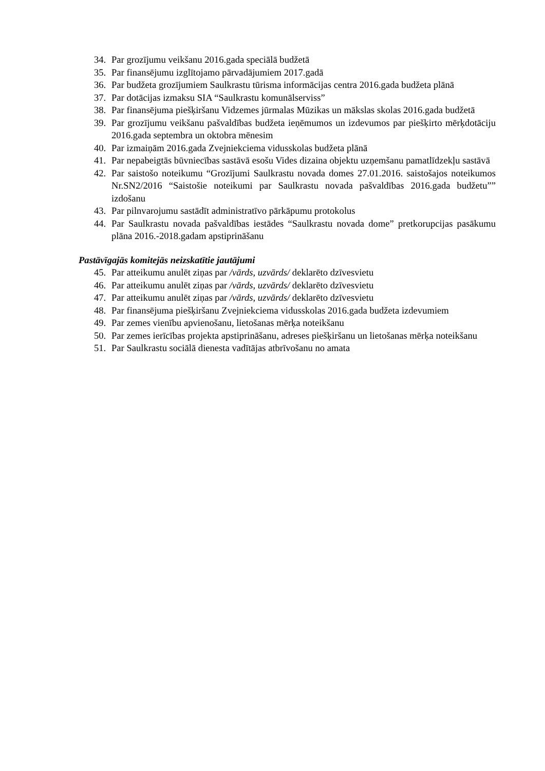34. Par grozījumu veikšanu 2016.gada speciālā budžetā
35. Par finansējumu izglītojamo pārvadājumiem 2017.gadā
36. Par budžeta grozījumiem Saulkrastu tūrisma informācijas centra 2016.gada budžeta plānā
37. Par dotācijas izmaksu SIA “Saulkrastu komunālserviss”
38. Par finansējuma piešķiršanu Vidzemes jūrmalas Mūzikas un mākslas skolas 2016.gada budžetā
39. Par grozījumu veikšanu pašvaldības budžeta ieņēmumos un izdevumos par piešķirto mērķdotāciju 2016.gada septembra un oktobra mēnesim
40. Par izmaiņām 2016.gada Zvejniekciema vidusskolas budžeta plānā
41. Par nepabeigtās būvniecības sastāvā esošu Vides dizaina objektu uzņemšanu pamatlīdzekļu sastāvā
42. Par saistošo noteikumu “Grozījumi Saulkrastu novada domes 27.01.2016. saistošajos noteikumos Nr.SN2/2016 “Saistošie noteikumi par Saulkrastu novada pašvaldības 2016.gada budžetu”” izdošanu
43. Par pilnvarojumu sastādīt administratīvo pārkāpumu protokolus
44. Par Saulkrastu novada pašvaldības iestādes “Saulkrastu novada dome” pretkorupcijas pasākumu plāna 2016.-2018.gadam apstiprināšanu
Pastāvīgajās komitejās neizskatītie jautājumi
45. Par atteikumu anulēt ziņas par /vārds, uzvārds/ deklarēto dzīvesvietu
46. Par atteikumu anulēt ziņas par /vārds, uzvārds/ deklarēto dzīvesvietu
47. Par atteikumu anulēt ziņas par /vārds, uzvārds/ deklarēto dzīvesvietu
48. Par finansējuma piešķiršanu Zvejniekciema vidusskolas 2016.gada budžeta izdevumiem
49. Par zemes vienību apvienošanu, lietošanas mērķa noteikšanu
50. Par zemes ierīcības projekta apstiprināšanu, adreses piešķiršanu un lietošanas mērķa noteikšanu
51. Par Saulkrastu sociālā dienesta vadītājas atbrīvošanu no amata